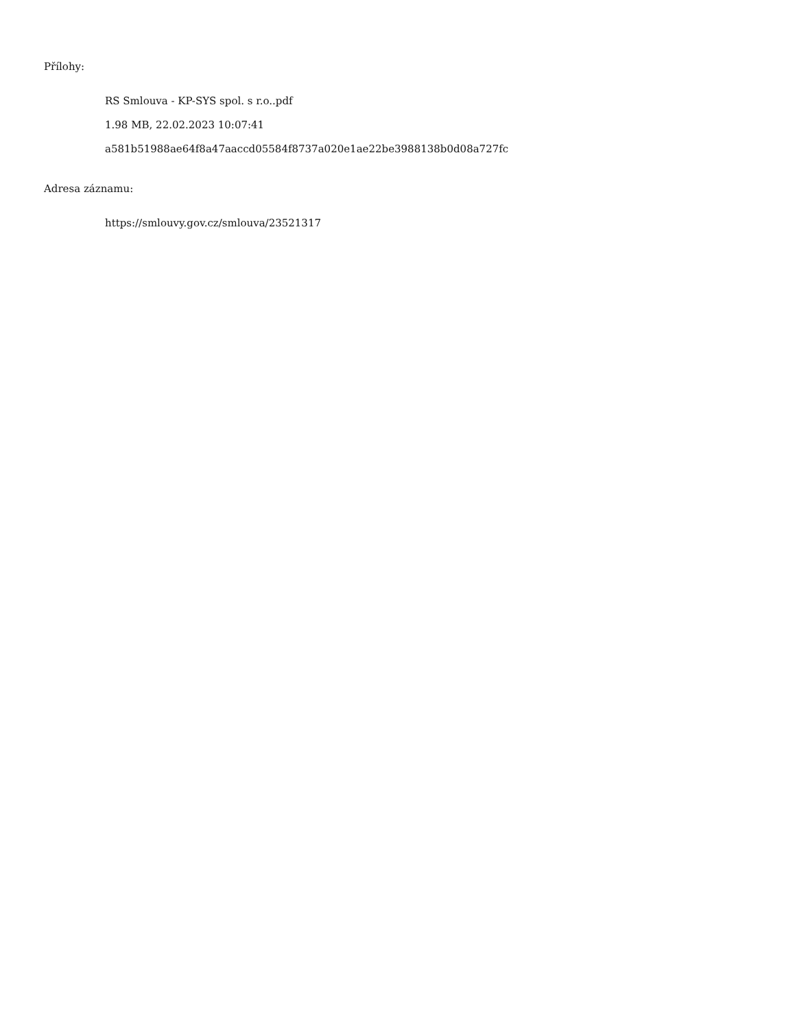Přílohy:
RS Smlouva - KP-SYS spol. s r.o..pdf
1.98 MB, 22.02.2023 10:07:41
a581b51988ae64f8a47aaccd05584f8737a020e1ae22be3988138b0d08a727fc
Adresa záznamu:
https://smlouvy.gov.cz/smlouva/23521317